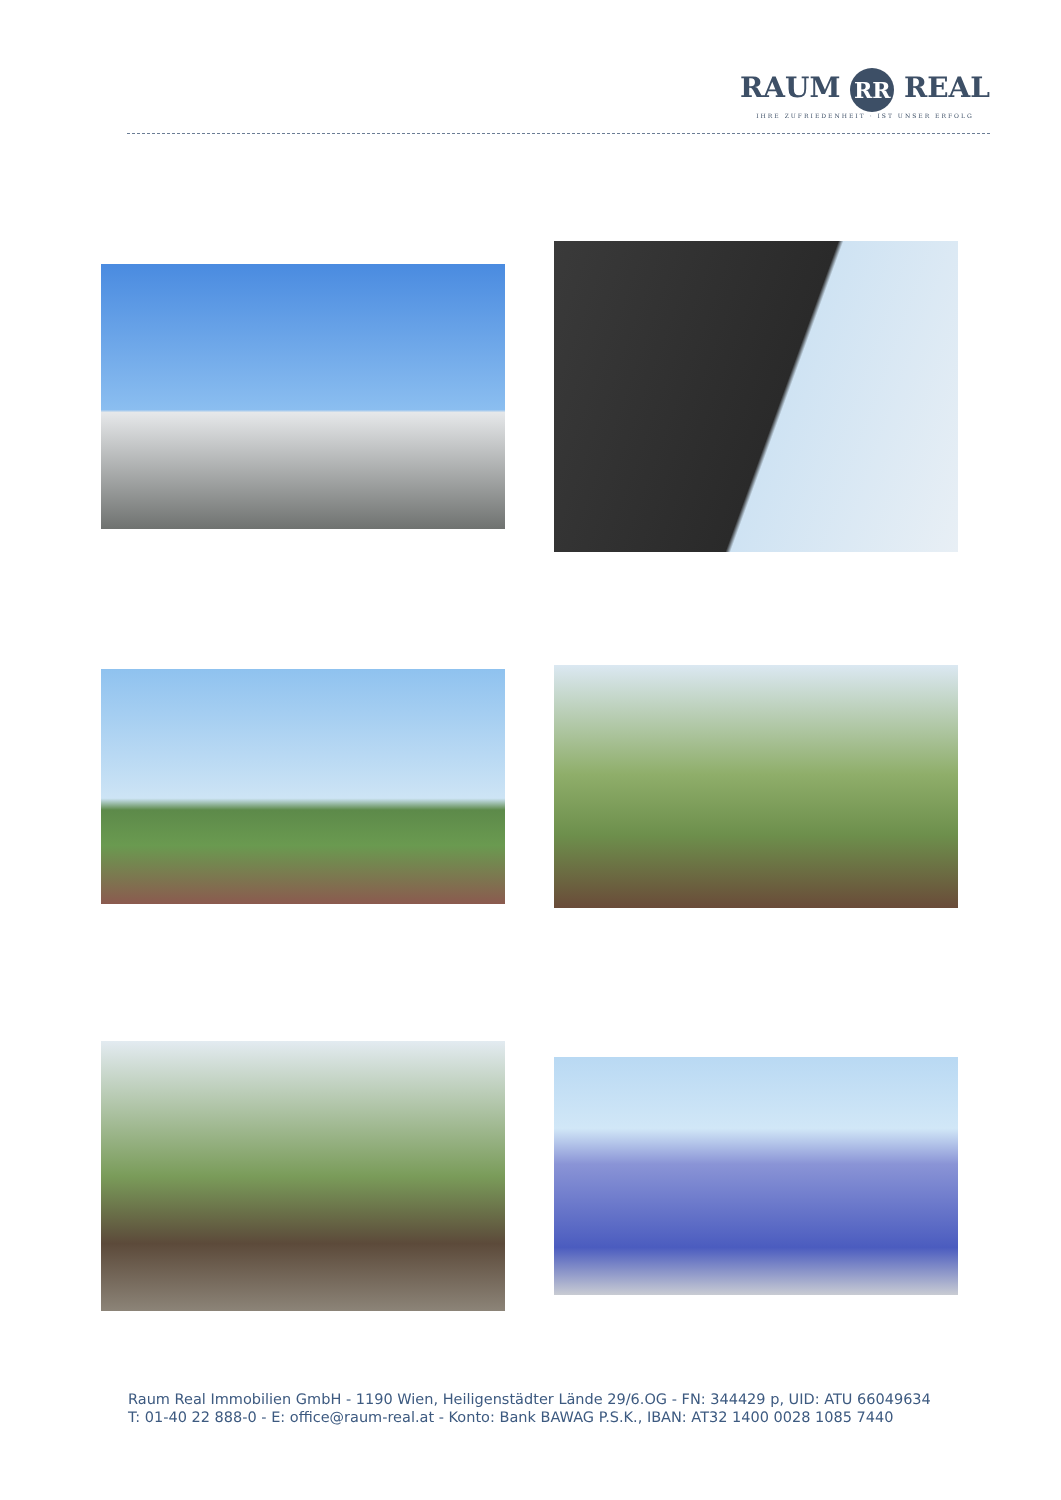RAUM RR REAL
IHRE ZUFRIEDENHEIT · IST UNSER ERFOLG
Raum Real Immobilien GmbH - 1190 Wien, Heiligenstädter Lände 29/6.OG - FN: 344429 p, UID: ATU 66049634
T: 01-40 22 888-0 - E: office@raum-real.at - Konto: Bank BAWAG P.S.K., IBAN: AT32 1400 0028 1085 7440